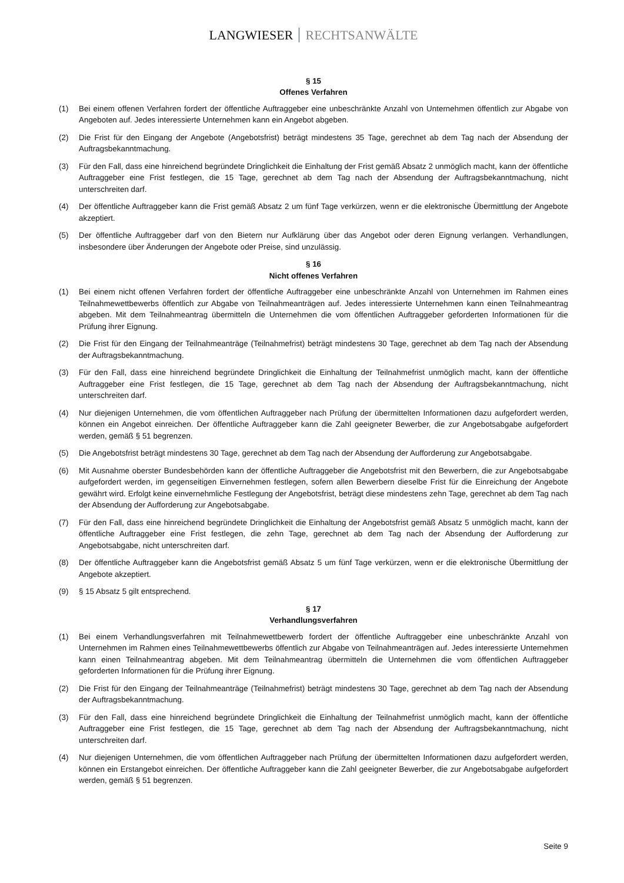LANGWIESER RECHTSANWÄLTE
§ 15
Offenes Verfahren
(1) Bei einem offenen Verfahren fordert der öffentliche Auftraggeber eine unbeschränkte Anzahl von Unternehmen öffentlich zur Abgabe von Angeboten auf. Jedes interessierte Unternehmen kann ein Angebot abgeben.
(2) Die Frist für den Eingang der Angebote (Angebotsfrist) beträgt mindestens 35 Tage, gerechnet ab dem Tag nach der Absendung der Auftragsbekanntmachung.
(3) Für den Fall, dass eine hinreichend begründete Dringlichkeit die Einhaltung der Frist gemäß Absatz 2 unmöglich macht, kann der öffentliche Auftraggeber eine Frist festlegen, die 15 Tage, gerechnet ab dem Tag nach der Absendung der Auftragsbekanntmachung, nicht unterschreiten darf.
(4) Der öffentliche Auftraggeber kann die Frist gemäß Absatz 2 um fünf Tage verkürzen, wenn er die elektronische Übermittlung der Angebote akzeptiert.
(5) Der öffentliche Auftraggeber darf von den Bietern nur Aufklärung über das Angebot oder deren Eignung verlangen. Verhandlungen, insbesondere über Änderungen der Angebote oder Preise, sind unzulässig.
§ 16
Nicht offenes Verfahren
(1) Bei einem nicht offenen Verfahren fordert der öffentliche Auftraggeber eine unbeschränkte Anzahl von Unternehmen im Rahmen eines Teilnahmewettbewerbs öffentlich zur Abgabe von Teilnahmeanträgen auf. Jedes interessierte Unternehmen kann einen Teilnahmeantrag abgeben. Mit dem Teilnahmeantrag übermitteln die Unternehmen die vom öffentlichen Auftraggeber geforderten Informationen für die Prüfung ihrer Eignung.
(2) Die Frist für den Eingang der Teilnahmeanträge (Teilnahmefrist) beträgt mindestens 30 Tage, gerechnet ab dem Tag nach der Absendung der Auftragsbekanntmachung.
(3) Für den Fall, dass eine hinreichend begründete Dringlichkeit die Einhaltung der Teilnahmefrist unmöglich macht, kann der öffentliche Auftraggeber eine Frist festlegen, die 15 Tage, gerechnet ab dem Tag nach der Absendung der Auftragsbekanntmachung, nicht unterschreiten darf.
(4) Nur diejenigen Unternehmen, die vom öffentlichen Auftraggeber nach Prüfung der übermittelten Informationen dazu aufgefordert werden, können ein Angebot einreichen. Der öffentliche Auftraggeber kann die Zahl geeigneter Bewerber, die zur Angebotsabgabe aufgefordert werden, gemäß § 51 begrenzen.
(5) Die Angebotsfrist beträgt mindestens 30 Tage, gerechnet ab dem Tag nach der Absendung der Aufforderung zur Angebotsabgabe.
(6) Mit Ausnahme oberster Bundesbehörden kann der öffentliche Auftraggeber die Angebotsfrist mit den Bewerbern, die zur Angebotsabgabe aufgefordert werden, im gegenseitigen Einvernehmen festlegen, sofern allen Bewerbern dieselbe Frist für die Einreichung der Angebote gewährt wird. Erfolgt keine einvernehmliche Festlegung der Angebotsfrist, beträgt diese mindestens zehn Tage, gerechnet ab dem Tag nach der Absendung der Aufforderung zur Angebotsabgabe.
(7) Für den Fall, dass eine hinreichend begründete Dringlichkeit die Einhaltung der Angebotsfrist gemäß Absatz 5 unmöglich macht, kann der öffentliche Auftraggeber eine Frist festlegen, die zehn Tage, gerechnet ab dem Tag nach der Absendung der Aufforderung zur Angebotsabgabe, nicht unterschreiten darf.
(8) Der öffentliche Auftraggeber kann die Angebotsfrist gemäß Absatz 5 um fünf Tage verkürzen, wenn er die elektronische Übermittlung der Angebote akzeptiert.
(9) § 15 Absatz 5 gilt entsprechend.
§ 17
Verhandlungsverfahren
(1) Bei einem Verhandlungsverfahren mit Teilnahmewettbewerb fordert der öffentliche Auftraggeber eine unbeschränkte Anzahl von Unternehmen im Rahmen eines Teilnahmewettbewerbs öffentlich zur Abgabe von Teilnahmeanträgen auf. Jedes interessierte Unternehmen kann einen Teilnahmeantrag abgeben. Mit dem Teilnahmeantrag übermitteln die Unternehmen die vom öffentlichen Auftraggeber geforderten Informationen für die Prüfung ihrer Eignung.
(2) Die Frist für den Eingang der Teilnahmeanträge (Teilnahmefrist) beträgt mindestens 30 Tage, gerechnet ab dem Tag nach der Absendung der Auftragsbekanntmachung.
(3) Für den Fall, dass eine hinreichend begründete Dringlichkeit die Einhaltung der Teilnahmefrist unmöglich macht, kann der öffentliche Auftraggeber eine Frist festlegen, die 15 Tage, gerechnet ab dem Tag nach der Absendung der Auftragsbekanntmachung, nicht unterschreiten darf.
(4) Nur diejenigen Unternehmen, die vom öffentlichen Auftraggeber nach Prüfung der übermittelten Informationen dazu aufgefordert werden, können ein Erstangebot einreichen. Der öffentliche Auftraggeber kann die Zahl geeigneter Bewerber, die zur Angebotsabgabe aufgefordert werden, gemäß § 51 begrenzen.
Seite 9